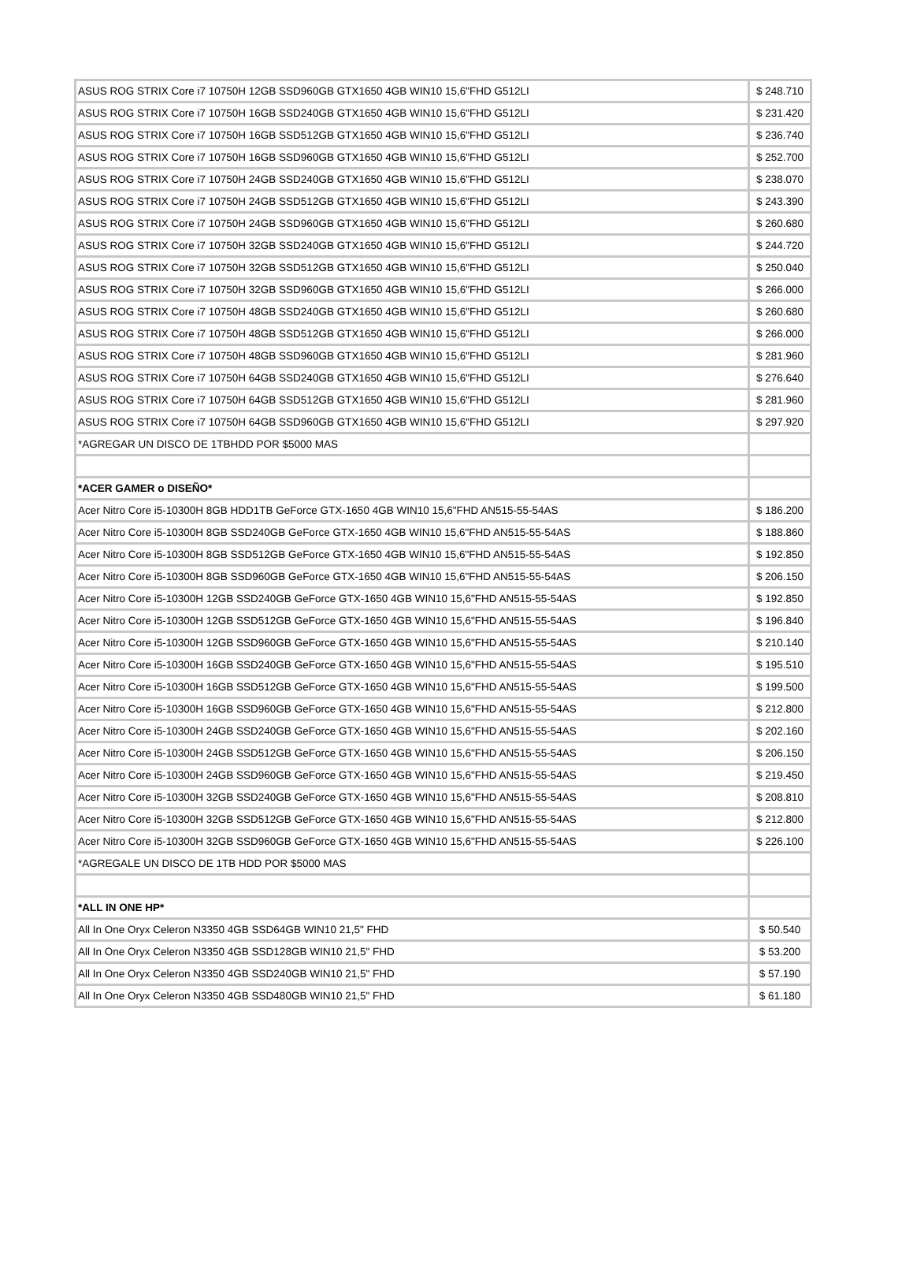| ASUS ROG STRIX Core i7 10750H 12GB SSD960GB GTX1650 4GB WIN10 15,6"FHD G512LI | $ 248.710 |
| ASUS ROG STRIX Core i7 10750H 16GB SSD240GB GTX1650 4GB WIN10 15,6"FHD G512LI | $ 231.420 |
| ASUS ROG STRIX Core i7 10750H 16GB SSD512GB GTX1650 4GB WIN10 15,6"FHD G512LI | $ 236.740 |
| ASUS ROG STRIX Core i7 10750H 16GB SSD960GB GTX1650 4GB WIN10 15,6"FHD G512LI | $ 252.700 |
| ASUS ROG STRIX Core i7 10750H 24GB SSD240GB GTX1650 4GB WIN10 15,6"FHD G512LI | $ 238.070 |
| ASUS ROG STRIX Core i7 10750H 24GB SSD512GB GTX1650 4GB WIN10 15,6"FHD G512LI | $ 243.390 |
| ASUS ROG STRIX Core i7 10750H 24GB SSD960GB GTX1650 4GB WIN10 15,6"FHD G512LI | $ 260.680 |
| ASUS ROG STRIX Core i7 10750H 32GB SSD240GB GTX1650 4GB WIN10 15,6"FHD G512LI | $ 244.720 |
| ASUS ROG STRIX Core i7 10750H 32GB SSD512GB GTX1650 4GB WIN10 15,6"FHD G512LI | $ 250.040 |
| ASUS ROG STRIX Core i7 10750H 32GB SSD960GB GTX1650 4GB WIN10 15,6"FHD G512LI | $ 266.000 |
| ASUS ROG STRIX Core i7 10750H 48GB SSD240GB GTX1650 4GB WIN10 15,6"FHD G512LI | $ 260.680 |
| ASUS ROG STRIX Core i7 10750H 48GB SSD512GB GTX1650 4GB WIN10 15,6"FHD G512LI | $ 266.000 |
| ASUS ROG STRIX Core i7 10750H 48GB SSD960GB GTX1650 4GB WIN10 15,6"FHD G512LI | $ 281.960 |
| ASUS ROG STRIX Core i7 10750H 64GB SSD240GB GTX1650 4GB WIN10 15,6"FHD G512LI | $ 276.640 |
| ASUS ROG STRIX Core i7 10750H 64GB SSD512GB GTX1650 4GB WIN10 15,6"FHD G512LI | $ 281.960 |
| ASUS ROG STRIX Core i7 10750H 64GB SSD960GB GTX1650 4GB WIN10 15,6"FHD G512LI | $ 297.920 |
| *AGREGAR UN DISCO DE 1TBHDD POR $5000 MAS | |
| *ACER GAMER o DISEÑO* | |
| Acer Nitro Core i5-10300H 8GB HDD1TB GeForce GTX-1650 4GB WIN10 15,6"FHD AN515-55-54AS | $ 186.200 |
| Acer Nitro Core i5-10300H 8GB SSD240GB GeForce GTX-1650 4GB WIN10 15,6"FHD AN515-55-54AS | $ 188.860 |
| Acer Nitro Core i5-10300H 8GB SSD512GB GeForce GTX-1650 4GB WIN10 15,6"FHD AN515-55-54AS | $ 192.850 |
| Acer Nitro Core i5-10300H 8GB SSD960GB GeForce GTX-1650 4GB WIN10 15,6"FHD AN515-55-54AS | $ 206.150 |
| Acer Nitro Core i5-10300H 12GB SSD240GB GeForce GTX-1650 4GB WIN10 15,6"FHD AN515-55-54AS | $ 192.850 |
| Acer Nitro Core i5-10300H 12GB SSD512GB GeForce GTX-1650 4GB WIN10 15,6"FHD AN515-55-54AS | $ 196.840 |
| Acer Nitro Core i5-10300H 12GB SSD960GB GeForce GTX-1650 4GB WIN10 15,6"FHD AN515-55-54AS | $ 210.140 |
| Acer Nitro Core i5-10300H 16GB SSD240GB GeForce GTX-1650 4GB WIN10 15,6"FHD AN515-55-54AS | $ 195.510 |
| Acer Nitro Core i5-10300H 16GB SSD512GB GeForce GTX-1650 4GB WIN10 15,6"FHD AN515-55-54AS | $ 199.500 |
| Acer Nitro Core i5-10300H 16GB SSD960GB GeForce GTX-1650 4GB WIN10 15,6"FHD AN515-55-54AS | $ 212.800 |
| Acer Nitro Core i5-10300H 24GB SSD240GB GeForce GTX-1650 4GB WIN10 15,6"FHD AN515-55-54AS | $ 202.160 |
| Acer Nitro Core i5-10300H 24GB SSD512GB GeForce GTX-1650 4GB WIN10 15,6"FHD AN515-55-54AS | $ 206.150 |
| Acer Nitro Core i5-10300H 24GB SSD960GB GeForce GTX-1650 4GB WIN10 15,6"FHD AN515-55-54AS | $ 219.450 |
| Acer Nitro Core i5-10300H 32GB SSD240GB GeForce GTX-1650 4GB WIN10 15,6"FHD AN515-55-54AS | $ 208.810 |
| Acer Nitro Core i5-10300H 32GB SSD512GB GeForce GTX-1650 4GB WIN10 15,6"FHD AN515-55-54AS | $ 212.800 |
| Acer Nitro Core i5-10300H 32GB SSD960GB GeForce GTX-1650 4GB WIN10 15,6"FHD AN515-55-54AS | $ 226.100 |
| *AGREGALE UN DISCO DE 1TB HDD POR $5000 MAS | |
| *ALL IN ONE HP* | |
| All In One Oryx Celeron N3350 4GB SSD64GB WIN10 21,5" FHD | $ 50.540 |
| All In One Oryx Celeron N3350 4GB SSD128GB WIN10 21,5" FHD | $ 53.200 |
| All In One Oryx Celeron N3350 4GB SSD240GB WIN10 21,5" FHD | $ 57.190 |
| All In One Oryx Celeron N3350 4GB SSD480GB WIN10 21,5" FHD | $ 61.180 |